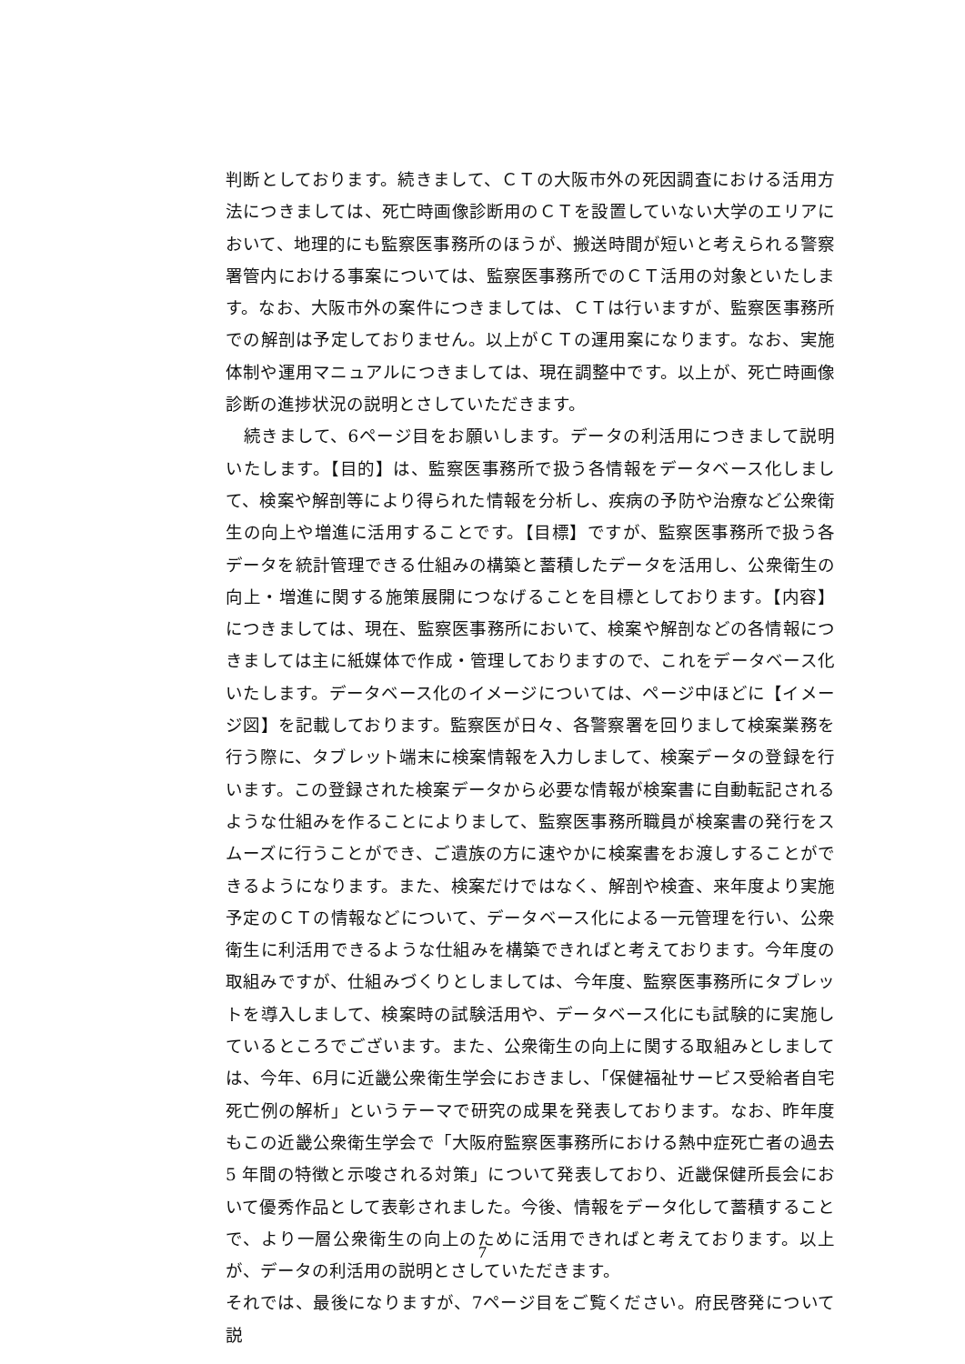判断としております。続きまして、ＣＴの大阪市外の死因調査における活用方法につきましては、死亡時画像診断用のＣＴを設置していない大学のエリアにおいて、地理的にも監察医事務所のほうが、搬送時間が短いと考えられる警察署管内における事案については、監察医事務所でのＣＴ活用の対象といたします。なお、大阪市外の案件につきましては、ＣＴは行いますが、監察医事務所での解剖は予定しておりません。以上がＣＴの運用案になります。なお、実施体制や運用マニュアルにつきましては、現在調整中です。以上が、死亡時画像診断の進捗状況の説明とさしていただきます。
　続きまして、6ページ目をお願いします。データの利活用につきまして説明いたします。【目的】は、監察医事務所で扱う各情報をデータベース化しまして、検案や解剖等により得られた情報を分析し、疾病の予防や治療など公衆衛生の向上や増進に活用することです。【目標】ですが、監察医事務所で扱う各データを統計管理できる仕組みの構築と蓄積したデータを活用し、公衆衛生の向上・増進に関する施策展開につなげることを目標としております。【内容】につきましては、現在、監察医事務所において、検案や解剖などの各情報につきましては主に紙媒体で作成・管理しておりますので、これをデータベース化いたします。データベース化のイメージについては、ページ中ほどに【イメージ図】を記載しております。監察医が日々、各警察署を回りまして検案業務を行う際に、タブレット端末に検案情報を入力しまして、検案データの登録を行います。この登録された検案データから必要な情報が検案書に自動転記されるような仕組みを作ることによりまして、監察医事務所職員が検案書の発行をスムーズに行うことができ、ご遺族の方に速やかに検案書をお渡しすることができるようになります。また、検案だけではなく、解剖や検査、来年度より実施予定のＣＴの情報などについて、データベース化による一元管理を行い、公衆衛生に利活用できるような仕組みを構築できればと考えております。今年度の取組みですが、仕組みづくりとしましては、今年度、監察医事務所にタブレットを導入しまして、検案時の試験活用や、データベース化にも試験的に実施しているところでございます。また、公衆衛生の向上に関する取組みとしましては、今年、6月に近畿公衆衛生学会におきまし、「保健福祉サービス受給者自宅死亡例の解析」というテーマで研究の成果を発表しております。なお、昨年度もこの近畿公衆衛生学会で「大阪府監察医事務所における熱中症死亡者の過去 5 年間の特徴と示唆される対策」について発表しており、近畿保健所長会において優秀作品として表彰されました。今後、情報をデータ化して蓄積することで、より一層公衆衛生の向上のために活用できればと考えております。以上が、データの利活用の説明とさしていただきます。
それでは、最後になりますが、7ページ目をご覧ください。府民啓発について説
7